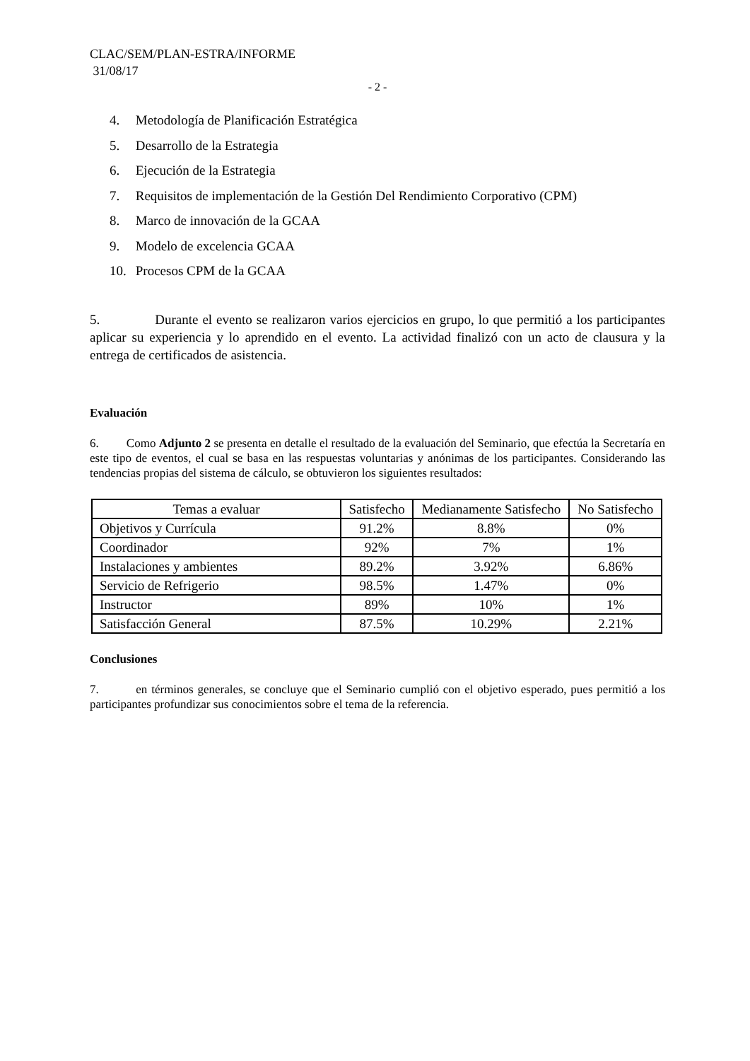CLAC/SEM/PLAN-ESTRA/INFORME
31/08/17
- 2 -
4. Metodología de Planificación Estratégica
5. Desarrollo de la Estrategia
6. Ejecución de la Estrategia
7. Requisitos de implementación de la Gestión Del Rendimiento Corporativo (CPM)
8. Marco de innovación de la GCAA
9. Modelo de excelencia GCAA
10. Procesos CPM de la GCAA
5. Durante el evento se realizaron varios ejercicios en grupo, lo que permitió a los participantes aplicar su experiencia y lo aprendido en el evento. La actividad finalizó con un acto de clausura y la entrega de certificados de asistencia.
Evaluación
6. Como Adjunto 2 se presenta en detalle el resultado de la evaluación del Seminario, que efectúa la Secretaría en este tipo de eventos, el cual se basa en las respuestas voluntarias y anónimas de los participantes. Considerando las tendencias propias del sistema de cálculo, se obtuvieron los siguientes resultados:
| Temas a evaluar | Satisfecho | Medianamente Satisfecho | No Satisfecho |
| --- | --- | --- | --- |
| Objetivos y Currícula | 91.2% | 8.8% | 0% |
| Coordinador | 92% | 7% | 1% |
| Instalaciones y ambientes | 89.2% | 3.92% | 6.86% |
| Servicio de Refrigerio | 98.5% | 1.47% | 0% |
| Instructor | 89% | 10% | 1% |
| Satisfacción General | 87.5% | 10.29% | 2.21% |
Conclusiones
7. en términos generales, se concluye que el Seminario cumplió con el objetivo esperado, pues permitió a los participantes profundizar sus conocimientos sobre el tema de la referencia.